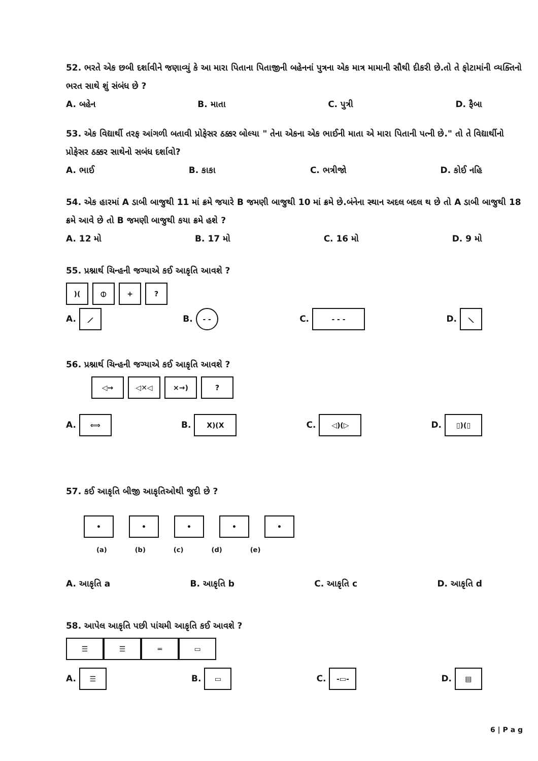52. ભરતે એક છબી દર્શાવીને જણાવ્યું કે આ મારા પિતાના પિતાજીની બહેનનાં પુત્રના એક માત્ર મામાની સૌથી દીકરી છે.તો તે ફોટામાંની વ્યક્તિનો ભરત સાથે શું સંબંધ છે ?
A. બહેન B. માતા C. પુત્રી D. ફૈબા
53. એક વિદ્યાર્થી તરફ આંગળી બતાવી પ્રોફેસર ઠક્કર બોલ્યા " તેના એકના એક ભાઈની માતા એ મારા પિતાની પત્ની છે." તો તે વિદ્યાર્થીનો પ્રોફેસર ઠક્કર સાથેનો સબંધ દર્શાવો?
A. ભાઈ B. કાકા C. ભત્રીજો D. કોઈ નહિ
54. એક હારમાં A ડાબી બાજુથી 11 માં ક્રમે જયારે B જમણી બાજુથી 10 માં ક્રમે છે.બંનેના સ્થાન અદલ બદલ થ છે તો A ડાબી બાજુથી 18 ક્રમે આવે છે તો B જમણી બાજુથી કયા ક્રમે હશે ?
A. 12 મો B. 17 મો C. 16 મો D. 9 મો
55. પ્રશ્નાર્થ ચિન્હની જગ્યાએ કઈ આકૃતિ આવશે ?
)(⦶ +?
A. ⟋ B. - - C. - - - D. ⟍
56. પ્રશ્નાર્થ ચિન્હની જગ્યાએ કઈ આકૃતિ આવશે ?
◁→ ◁✕◁ ×→)?
A. ⟺ B. X)(X C. ◁)(▷ D. ▯)(▯
57. કઈ આકૃતિ બીજી આકૃતિઓથી જુદી છે ?
• • • • •
(a) (b) (c) (d) (e)
A. આકૃતિ a B. આકૃતિ b C. આકૃતિ c D. આકૃતિ d
58. આપેલ આકૃતિ પછી પાંચમી આકૃતિ કઈ આવશે ?
☰ ☰ ═ ▭
A. ☰ B. ▭ C. -▭- D. ▤
6 | P a g